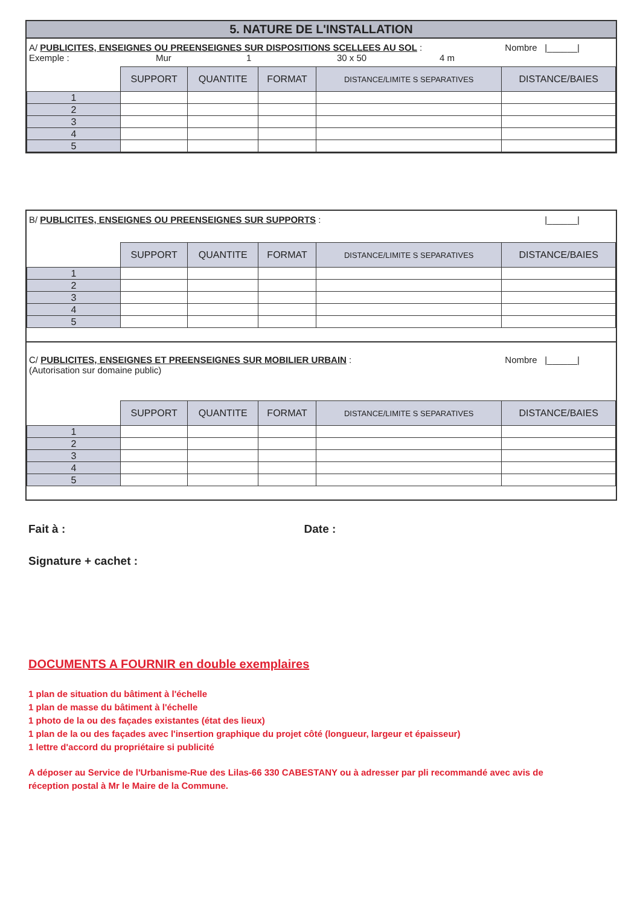5. NATURE DE L'INSTALLATION
A/ PUBLICITES, ENSEIGNES OU PREENSEIGNES SUR DISPOSITIONS SCELLEES AU SOL : Nombre |______|
Exemple : Mur 1 30 x 50 4 m
| | SUPPORT | QUANTITE | FORMAT | DISTANCE/LIMITE S SEPARATIVES | DISTANCE/BAIES |
| --- | --- | --- | --- | --- | --- |
| 1 | | | | | |
| 2 | | | | | |
| 3 | | | | | |
| 4 | | | | | |
| 5 | | | | | |
B/ PUBLICITES, ENSEIGNES OU PREENSEIGNES SUR SUPPORTS : |______|
| | SUPPORT | QUANTITE | FORMAT | DISTANCE/LIMITE S SEPARATIVES | DISTANCE/BAIES |
| --- | --- | --- | --- | --- | --- |
| 1 | | | | | |
| 2 | | | | | |
| 3 | | | | | |
| 4 | | | | | |
| 5 | | | | | |
C/ PUBLICITES, ENSEIGNES ET PREENSEIGNES SUR MOBILIER URBAIN : Nombre |______|
(Autorisation sur domaine public)
| | SUPPORT | QUANTITE | FORMAT | DISTANCE/LIMITE S SEPARATIVES | DISTANCE/BAIES |
| --- | --- | --- | --- | --- | --- |
| 1 | | | | | |
| 2 | | | | | |
| 3 | | | | | |
| 4 | | | | | |
| 5 | | | | | |
Fait à : Date :
Signature + cachet :
DOCUMENTS A FOURNIR en double exemplaires
1 plan de situation du bâtiment à l'échelle
1 plan de masse du bâtiment à l'échelle
1 photo de la ou des façades existantes (état des lieux)
1 plan de la ou des façades avec l'insertion graphique du projet côté (longueur, largeur et épaisseur)
1 lettre d'accord du propriétaire si publicité
A déposer au Service de l'Urbanisme-Rue des Lilas-66 330 CABESTANY ou à adresser par pli recommandé avec avis de réception postal à Mr le Maire de la Commune.